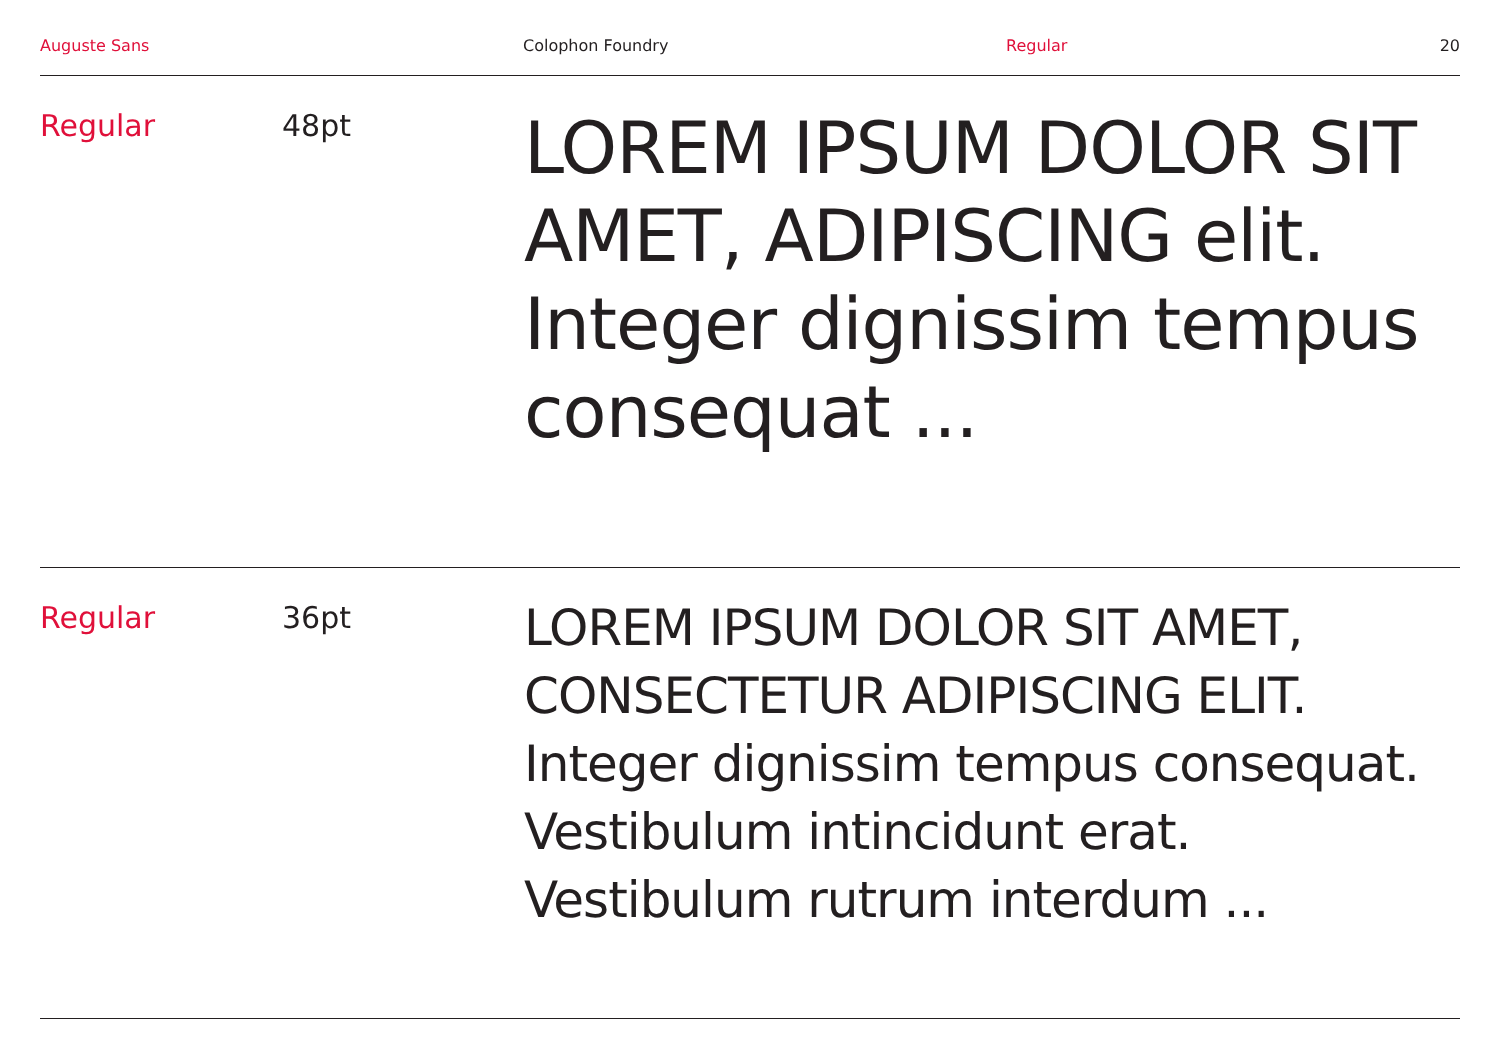Auguste Sans Colophon Foundry Regular 20
Regular 48pt
LOREM IPSUM DOLOR SIT AMET, ADIPISCING elit. Integer dignissim tempus consequat ...
Regular 36pt
LOREM IPSUM DOLOR SIT AMET, CONSECTETUR ADIPISCING ELIT. Integer dignissim tempus consequat. Vestibulum intincidunt erat. Vestibulum rutrum interdum ...